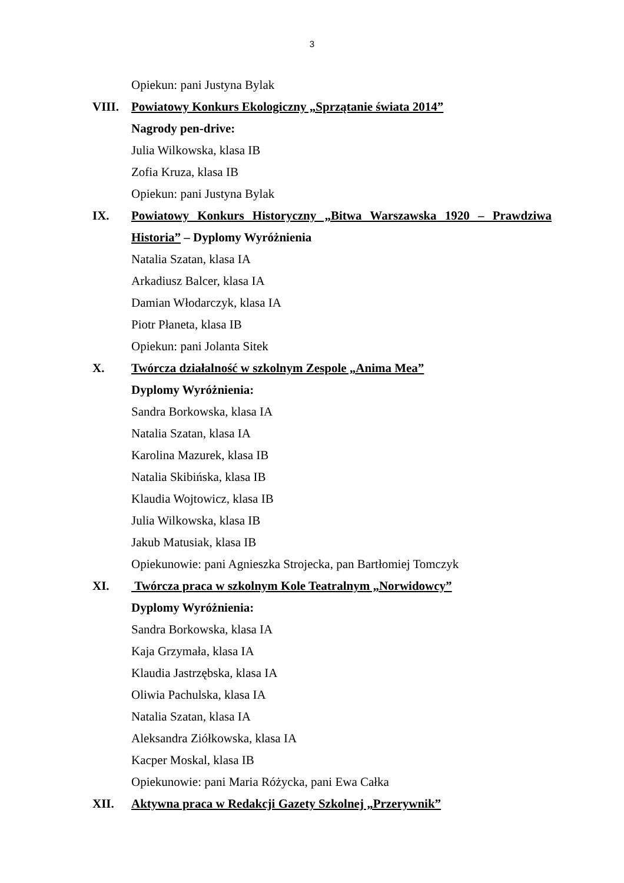3
Opiekun: pani Justyna Bylak
VIII. Powiatowy Konkurs Ekologiczny „Sprzątanie świata 2014”
Nagrody pen-drive:
Julia Wilkowska, klasa IB
Zofia Kruza, klasa IB
Opiekun: pani Justyna Bylak
IX. Powiatowy Konkurs Historyczny „Bitwa Warszawska 1920 – Prawdziwa Historia” – Dyplomy Wyróżnienia
Natalia Szatan, klasa IA
Arkadiusz Balcer, klasa IA
Damian Włodarczyk, klasa IA
Piotr Płaneta, klasa IB
Opiekun: pani Jolanta Sitek
X. Twórcza działalność w szkolnym Zespole „Anima Mea”
Dyplomy Wyróżnienia:
Sandra Borkowska, klasa IA
Natalia Szatan, klasa IA
Karolina Mazurek, klasa IB
Natalia Skibińska, klasa IB
Klaudia Wojtowicz, klasa IB
Julia Wilkowska, klasa IB
Jakub Matusiak, klasa IB
Opiekunowie: pani Agnieszka Strojecka, pan Bartłomiej Tomczyk
XI. Twórcza praca w szkolnym Kole Teatralnym „Norwidowcy”
Dyplomy Wyróżnienia:
Sandra Borkowska, klasa IA
Kaja Grzymała, klasa IA
Klaudia Jastrzębska, klasa IA
Oliwia Pachulska, klasa IA
Natalia Szatan, klasa IA
Aleksandra Ziółkowska, klasa IA
Kacper Moskal, klasa IB
Opiekunowie: pani Maria Różycka, pani Ewa Całka
XII. Aktywna praca w Redakcji Gazety Szkolnej „Przerywnik”